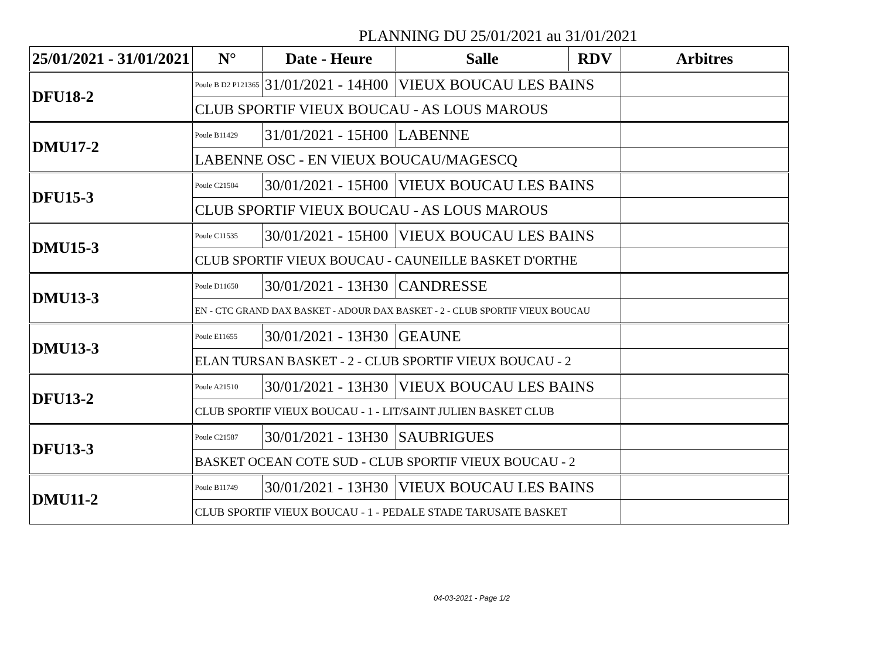PLANNING DU 25/01/2021 au 31/01/2021
| 25/01/2021 - 31/01/2021 | N° | Date - Heure | Salle | RDV | Arbitres |
| --- | --- | --- | --- | --- | --- |
| DFU18-2 | Poule B D2 P121365 | 31/01/2021 - 14H00 | VIEUX BOUCAU LES BAINS | | |
| | CLUB SPORTIF VIEUX BOUCAU - AS LOUS MAROUS | | | | |
| DMU17-2 | Poule B11429 | 31/01/2021 - 15H00 | LABENNE | | |
| | LABENNE OSC - EN VIEUX BOUCAU/MAGESCQ | | | | |
| DFU15-3 | Poule C21504 | 30/01/2021 - 15H00 | VIEUX BOUCAU LES BAINS | | |
| | CLUB SPORTIF VIEUX BOUCAU - AS LOUS MAROUS | | | | |
| DMU15-3 | Poule C11535 | 30/01/2021 - 15H00 | VIEUX BOUCAU LES BAINS | | |
| | CLUB SPORTIF VIEUX BOUCAU - CAUNEILLE BASKET D'ORTHE | | | | |
| DMU13-3 | Poule D11650 | 30/01/2021 - 13H30 | CANDRESSE | | |
| | EN - CTC GRAND DAX BASKET - ADOUR DAX BASKET - 2 - CLUB SPORTIF VIEUX BOUCAU | | | | |
| DMU13-3 | Poule E11655 | 30/01/2021 - 13H30 | GEAUNE | | |
| | ELAN TURSAN BASKET - 2 - CLUB SPORTIF VIEUX BOUCAU - 2 | | | | |
| DFU13-2 | Poule A21510 | 30/01/2021 - 13H30 | VIEUX BOUCAU LES BAINS | | |
| | CLUB SPORTIF VIEUX BOUCAU - 1 - LIT/SAINT JULIEN BASKET CLUB | | | | |
| DFU13-3 | Poule C21587 | 30/01/2021 - 13H30 | SAUBRIGUES | | |
| | BASKET OCEAN COTE SUD - CLUB SPORTIF VIEUX BOUCAU - 2 | | | | |
| DMU11-2 | Poule B11749 | 30/01/2021 - 13H30 | VIEUX BOUCAU LES BAINS | | |
| | CLUB SPORTIF VIEUX BOUCAU - 1 - PEDALE STADE TARUSATE BASKET | | | | |
04-03-2021 - Page 1/2